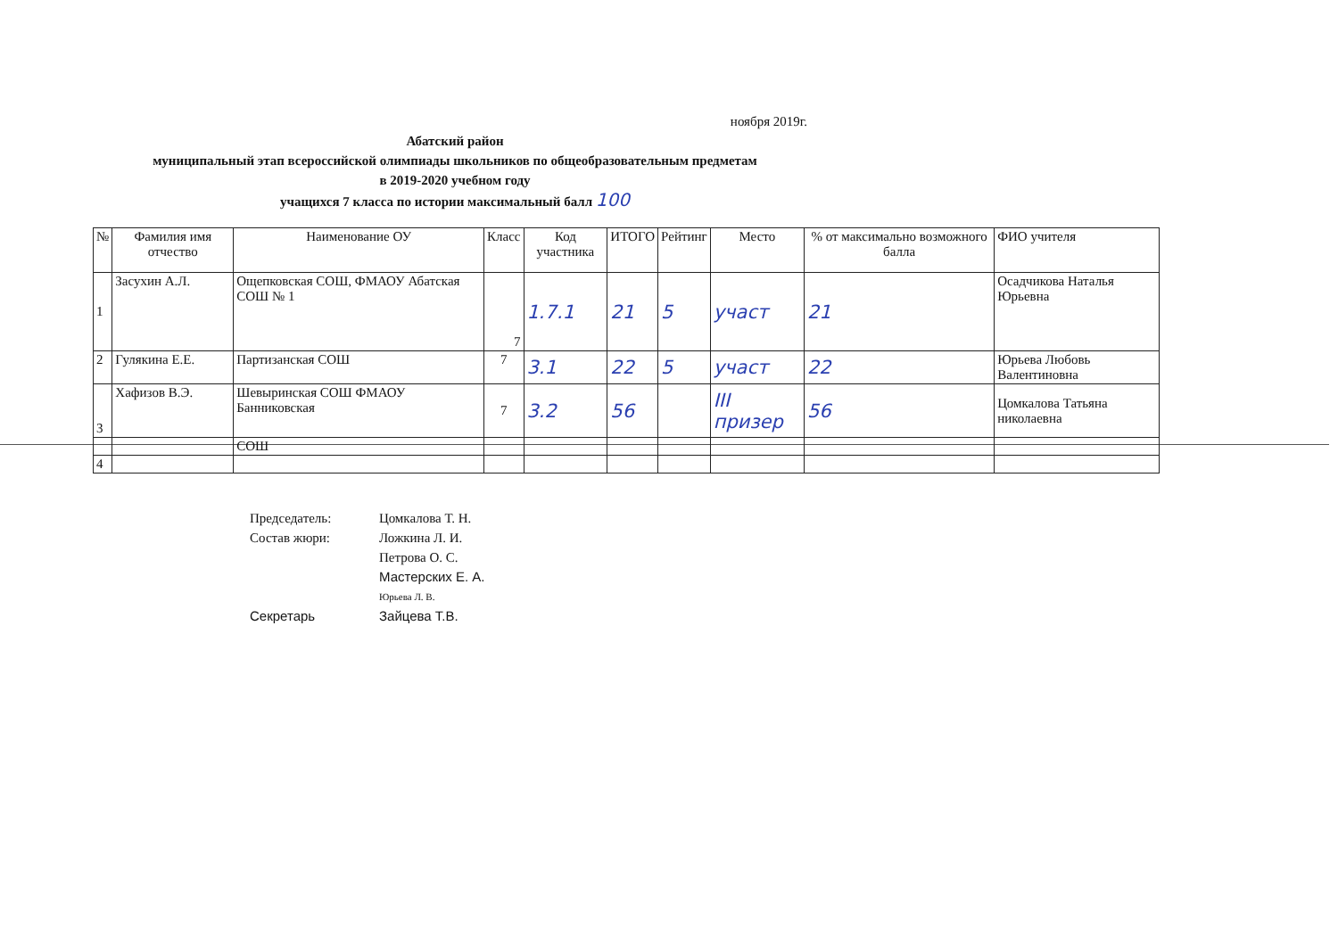ноября 2019г.
Абатский район
муниципальный этап всероссийской олимпиады школьников по общеобразовательным предметам
в 2019-2020 учебном году
учащихся 7 класса по истории максимальный балл 100
| № | Фамилия имя отчество | Наименование ОУ | Класс | Код участника | ИТОГО | Рейтинг | Место | % от максимально возможного балла | ФИО учителя |
| --- | --- | --- | --- | --- | --- | --- | --- | --- | --- |
| 1 | Засухин А.Л. | Ощепковская СОШ, ФМАОУ Абатская СОШ № 1 | 7 | 1.7.1 | 21 | 5 | участ | 21 | Осадчикова Наталья Юрьевна |
| 2 | Гулякина Е.Е. | Партизанская СОШ | 7 | 3.1 | 22 | 5 | участ | 22 | Юрьева Любовь Валентиновна |
| 3 | Хафизов В.Э. | Шевыринская СОШ ФМАОУ Банниковская | 7 | 3.2 | 56 | | III призер | 56 | Цомкалова Татьяна николаевна |
| | | СОШ | | | | | | | |
| 4 | | | | | | | | | |
Председатель: Цомкалова Т. Н.
Состав жюри: Ложкина Л. И.
Петрова О. С.
Мастерских Е. А.
Юрьева Л. В.
Секретарь Зайцева Т.В.